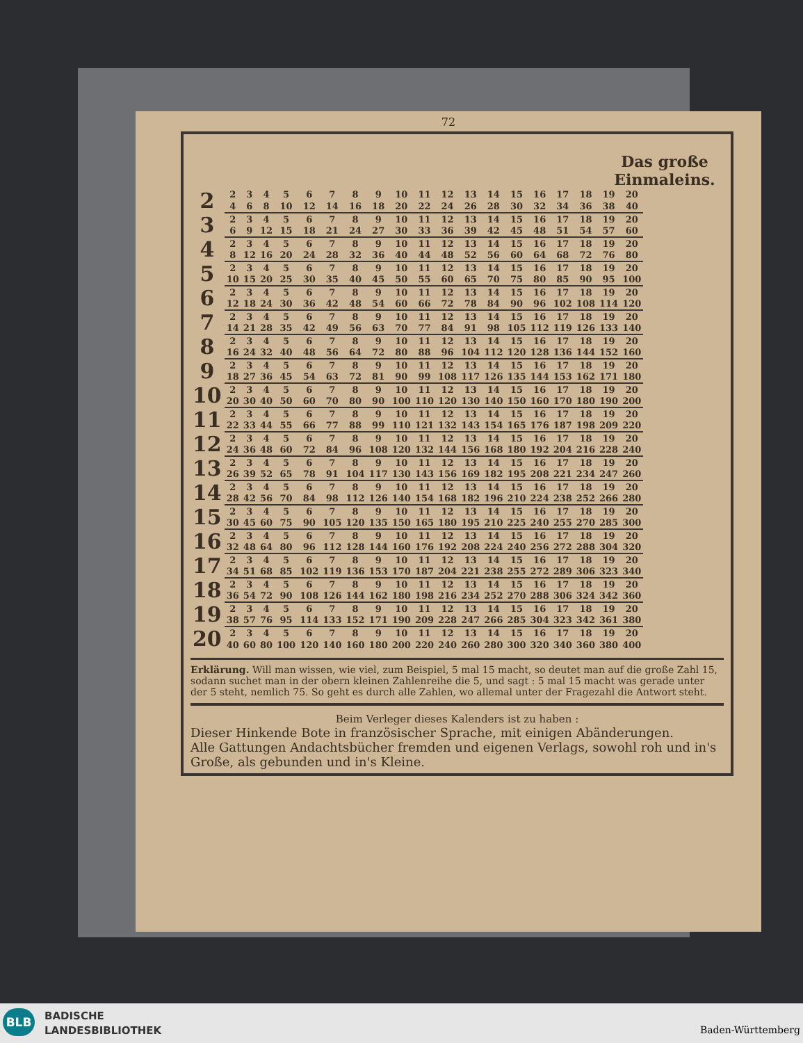72
Das große
Einmaleins.
| 2 | 2 | 3 | 4 | 5 | 6 | 7 | 8 | 9 | 10 | 11 | 12 | 13 | 14 | 15 | 16 | 17 | 18 | 19 | 20 |
| | 4 | 6 | 8 | 10 | 12 | 14 | 16 | 18 | 20 | 22 | 24 | 26 | 28 | 30 | 32 | 34 | 36 | 38 | 40 |
| 3 | 2 | 3 | 4 | 5 | 6 | 7 | 8 | 9 | 10 | 11 | 12 | 13 | 14 | 15 | 16 | 17 | 18 | 19 | 20 |
| | 6 | 9 | 12 | 15 | 18 | 21 | 24 | 27 | 30 | 33 | 36 | 39 | 42 | 45 | 48 | 51 | 54 | 57 | 60 |
| 4 | 2 | 3 | 4 | 5 | 6 | 7 | 8 | 9 | 10 | 11 | 12 | 13 | 14 | 15 | 16 | 17 | 18 | 19 | 20 |
| | 8 | 12 | 16 | 20 | 24 | 28 | 32 | 36 | 40 | 44 | 48 | 52 | 56 | 60 | 64 | 68 | 72 | 76 | 80 |
| 5 | 2 | 3 | 4 | 5 | 6 | 7 | 8 | 9 | 10 | 11 | 12 | 13 | 14 | 15 | 16 | 17 | 18 | 19 | 20 |
| | 10 | 15 | 20 | 25 | 30 | 35 | 40 | 45 | 50 | 55 | 60 | 65 | 70 | 75 | 80 | 85 | 90 | 95 | 100 |
| 6 | 2 | 3 | 4 | 5 | 6 | 7 | 8 | 9 | 10 | 11 | 12 | 13 | 14 | 15 | 16 | 17 | 18 | 19 | 20 |
| | 12 | 18 | 24 | 30 | 36 | 42 | 48 | 54 | 60 | 66 | 72 | 78 | 84 | 90 | 96 | 102 | 108 | 114 | 120 |
| 7 | 2 | 3 | 4 | 5 | 6 | 7 | 8 | 9 | 10 | 11 | 12 | 13 | 14 | 15 | 16 | 17 | 18 | 19 | 20 |
| | 14 | 21 | 28 | 35 | 42 | 49 | 56 | 63 | 70 | 77 | 84 | 91 | 98 | 105 | 112 | 119 | 126 | 133 | 140 |
| 8 | 2 | 3 | 4 | 5 | 6 | 7 | 8 | 9 | 10 | 11 | 12 | 13 | 14 | 15 | 16 | 17 | 18 | 19 | 20 |
| | 16 | 24 | 32 | 40 | 48 | 56 | 64 | 72 | 80 | 88 | 96 | 104 | 112 | 120 | 128 | 136 | 144 | 152 | 160 |
| 9 | 2 | 3 | 4 | 5 | 6 | 7 | 8 | 9 | 10 | 11 | 12 | 13 | 14 | 15 | 16 | 17 | 18 | 19 | 20 |
| | 18 | 27 | 36 | 45 | 54 | 63 | 72 | 81 | 90 | 99 | 108 | 117 | 126 | 135 | 144 | 153 | 162 | 171 | 180 |
| 10 | 2 | 3 | 4 | 5 | 6 | 7 | 8 | 9 | 10 | 11 | 12 | 13 | 14 | 15 | 16 | 17 | 18 | 19 | 20 |
| | 20 | 30 | 40 | 50 | 60 | 70 | 80 | 90 | 100 | 110 | 120 | 130 | 140 | 150 | 160 | 170 | 180 | 190 | 200 |
| 11 | 2 | 3 | 4 | 5 | 6 | 7 | 8 | 9 | 10 | 11 | 12 | 13 | 14 | 15 | 16 | 17 | 18 | 19 | 20 |
| | 22 | 33 | 44 | 55 | 66 | 77 | 88 | 99 | 110 | 121 | 132 | 143 | 154 | 165 | 176 | 187 | 198 | 209 | 220 |
| 12 | 2 | 3 | 4 | 5 | 6 | 7 | 8 | 9 | 10 | 11 | 12 | 13 | 14 | 15 | 16 | 17 | 18 | 19 | 20 |
| | 24 | 36 | 48 | 60 | 72 | 84 | 96 | 108 | 120 | 132 | 144 | 156 | 168 | 180 | 192 | 204 | 216 | 228 | 240 |
| 13 | 2 | 3 | 4 | 5 | 6 | 7 | 8 | 9 | 10 | 11 | 12 | 13 | 14 | 15 | 16 | 17 | 18 | 19 | 20 |
| | 26 | 39 | 52 | 65 | 78 | 91 | 104 | 117 | 130 | 143 | 156 | 169 | 182 | 195 | 208 | 221 | 234 | 247 | 260 |
| 14 | 2 | 3 | 4 | 5 | 6 | 7 | 8 | 9 | 10 | 11 | 12 | 13 | 14 | 15 | 16 | 17 | 18 | 19 | 20 |
| | 28 | 42 | 56 | 70 | 84 | 98 | 112 | 126 | 140 | 154 | 168 | 182 | 196 | 210 | 224 | 238 | 252 | 266 | 280 |
| 15 | 2 | 3 | 4 | 5 | 6 | 7 | 8 | 9 | 10 | 11 | 12 | 13 | 14 | 15 | 16 | 17 | 18 | 19 | 20 |
| | 30 | 45 | 60 | 75 | 90 | 105 | 120 | 135 | 150 | 165 | 180 | 195 | 210 | 225 | 240 | 255 | 270 | 285 | 300 |
| 16 | 2 | 3 | 4 | 5 | 6 | 7 | 8 | 9 | 10 | 11 | 12 | 13 | 14 | 15 | 16 | 17 | 18 | 19 | 20 |
| | 32 | 48 | 64 | 80 | 96 | 112 | 128 | 144 | 160 | 176 | 192 | 208 | 224 | 240 | 256 | 272 | 288 | 304 | 320 |
| 17 | 2 | 3 | 4 | 5 | 6 | 7 | 8 | 9 | 10 | 11 | 12 | 13 | 14 | 15 | 16 | 17 | 18 | 19 | 20 |
| | 34 | 51 | 68 | 85 | 102 | 119 | 136 | 153 | 170 | 187 | 204 | 221 | 238 | 255 | 272 | 289 | 306 | 323 | 340 |
| 18 | 2 | 3 | 4 | 5 | 6 | 7 | 8 | 9 | 10 | 11 | 12 | 13 | 14 | 15 | 16 | 17 | 18 | 19 | 20 |
| | 36 | 54 | 72 | 90 | 108 | 126 | 144 | 162 | 180 | 198 | 216 | 234 | 252 | 270 | 288 | 306 | 324 | 342 | 360 |
| 19 | 2 | 3 | 4 | 5 | 6 | 7 | 8 | 9 | 10 | 11 | 12 | 13 | 14 | 15 | 16 | 17 | 18 | 19 | 20 |
| | 38 | 57 | 76 | 95 | 114 | 133 | 152 | 171 | 190 | 209 | 228 | 247 | 266 | 285 | 304 | 323 | 342 | 361 | 380 |
| 20 | 2 | 3 | 4 | 5 | 6 | 7 | 8 | 9 | 10 | 11 | 12 | 13 | 14 | 15 | 16 | 17 | 18 | 19 | 20 |
| | 40 | 60 | 80 | 100 | 120 | 140 | 160 | 180 | 200 | 220 | 240 | 260 | 280 | 300 | 320 | 340 | 360 | 380 | 400 |
Erklärung. Will man wissen, wie viel, zum Beispiel, 5 mal 15 macht, so deutet man auf die große Zahl 15, sodann suchet man in der obern kleinen Zahlenreihe die 5, und sagt : 5 mal 15 macht was gerade unter der 5 steht, nemlich 75. So geht es durch alle Zahlen, wo allemal unter der Fragezahl die Antwort steht.
Beim Verleger dieses Kalenders ist zu haben :
Dieser Hinkende Bote in französischer Sprache, mit einigen Abänderungen.
Alle Gattungen Andachtsbücher fremden und eigenen Verlags, sowohl roh und in's Große, als gebunden und in's Kleine.
BLB
BADISCHE
LANDESBIBLIOTHEK
Baden-Württemberg